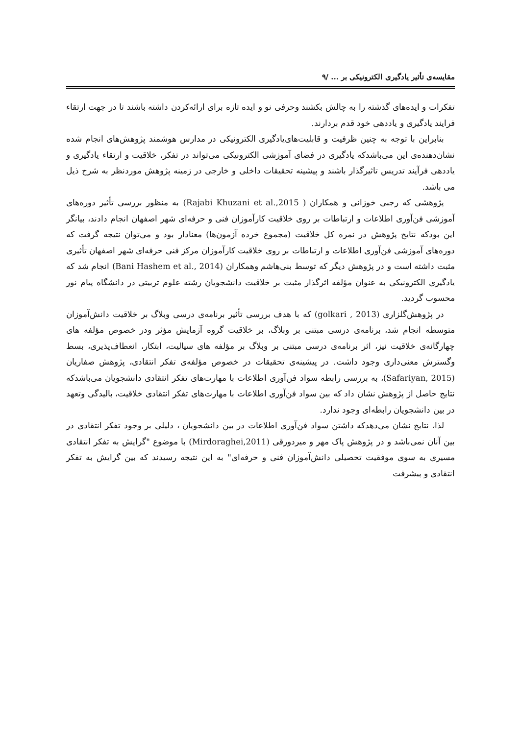مقایسه‌ی تأثیر یادگیری الکترونیکی بر ... /۹
تفکرات و ایده‌های گذشته را به چالش بکشند وحرفی نو و ایده تازه برای ارائه‌کردن داشته باشند تا در جهت ارتقاء فرایند یادگیری و یاددهی خود قدم بردارند.
بنابراین با توجه به چنین ظرفیت و قابلیت‌های‌یادگیری الکترونیکی در مدارس هوشمند پژوهش‌های انجام شده نشان‌دهنده‌ی این می‌باشدکه یادگیری در فضای آموزشی الکترونیکی می‌تواند در تفکر، خلاقیت و ارتقاء یادگیری و یاددهی فرآیند تدریس تاثیرگذار باشند و پیشینه تحقیقات داخلی و خارجی در زمینه پژوهش موردنظر به شرح ذیل می باشد.
پژوهشی که رجبی خوزانی و همکاران ( Rajabi Khuzani et al.,2015) به منظور بررسی تأثیر دوره‌های آموزشی فن‌آوری اطلاعات و ارتباطات بر روی خلاقیت کارآموزان فنی و حرفه‌ای شهر اصفهان انجام دادند، بیانگر این بودکه نتایج پژوهش در نمره کل خلاقیت (مجموع خرده آزمون‌ها) معنادار بود و می‌توان نتیجه گرفت که دوره‌های آموزشی فن‌آوری اطلاعات و ارتباطات بر روی خلاقیت کارآموزان مرکز فنی حرفه‌ای شهر اصفهان تأثیری مثبت داشته است و در پژوهش دیگر که توسط بنی‌هاشم وهمکاران (Bani Hashem et al., 2014) انجام شد که یادگیری الکترونیکی به عنوان مؤلفه اثرگذار مثبت بر خلاقیت دانشجویان رشته علوم تربیتی در دانشگاه پیام نور محسوب گردید.
در پژوهش‌گلزاری (golkari , 2013) که با هدف بررسی تأثیر برنامه‌ی درسی وبلاگ بر خلاقیت دانش‌آموزان متوسطه انجام شد، برنامه‌ی درسی مبتنی بر وبلاگ، بر خلاقیت گروه آزمایش مؤثر ودر خصوص مؤلفه های چهارگانه‌ی خلاقیت نیز، اثر برنامه‌ی درسی مبتنی بر وبلاگ بر مؤلفه های سیالیت، ابتکار، انعطاف‌پذیری، بسط وگسترش معنی‌داری وجود داشت. در پیشینه‌ی تحقیقات در خصوص مؤلفه‌ی تفکر انتقادی، پژوهش صفاریان (Safariyan, 2015)، به بررسی رابطه سواد فن‌آوری اطلاعات با مهارت‌های تفکر انتقادی دانشجویان می‌باشدکه نتایج حاصل از پژوهش نشان داد که بین سواد فن‌آوری اطلاعات با مهارت‌های تفکر انتقادی خلاقیت، بالیدگی وتعهد در بین دانشجویان رابطه‌ای وجود ندارد.
لذا، نتایج نشان می‌دهدکه داشتن سواد فن‌آوری اطلاعات در بین دانشجویان ، دلیلی بر وجود تفکر انتقادی در بین آنان نمی‌باشد و در پژوهش پاک مهر و میردورقی (Mirdoraghei,2011) با موضوع "گرایش به تفکر انتقادی مسیری به سوی موفقیت تحصیلی دانش‌آموزان فنی و حرفه‌ای" به این نتیجه رسیدند که بین گرایش به تفکر انتقادی و پیشرفت